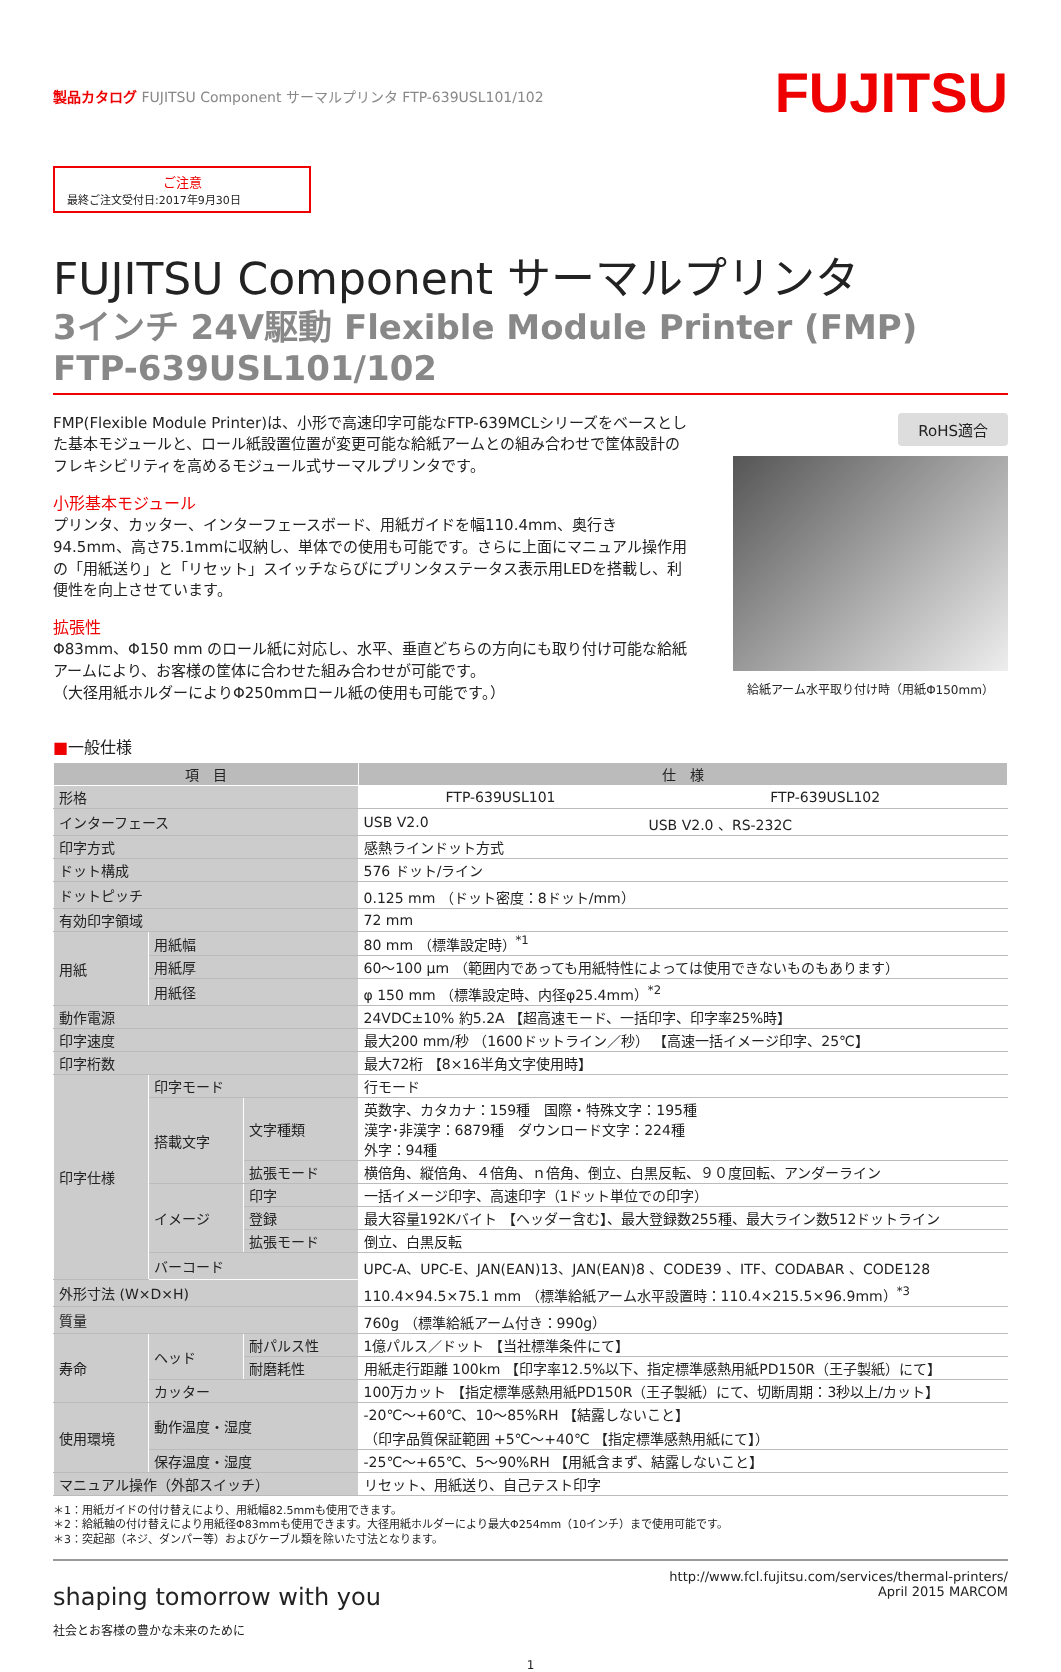製品カタログ FUJITSU Component サーマルプリンタ FTP-639USL101/102
ご注意
最終ご注文受付日:2017年9月30日
FUJITSU
FUJITSU Component サーマルプリンタ
3インチ 24V駆動 Flexible Module Printer (FMP)
FTP-639USL101/102
FMP(Flexible Module Printer)は、小形で高速印字可能なFTP-639MCLシリーズをベースとした基本モジュールと、ロール紙設置位置が変更可能な給紙アームとの組み合わせで筐体設計のフレキシビリティを高めるモジュール式サーマルプリンタです。
小形基本モジュール
プリンタ、カッター、インターフェースボード、用紙ガイドを幅110.4mm、奥行き94.5mm、高さ75.1mmに収納し、単体での使用も可能です。さらに上面にマニュアル操作用の「用紙送り」と「リセット」スイッチならびにプリンタステータス表示用LEDを搭載し、利便性を向上させています。
拡張性
Φ83mm、Φ150 mm のロール紙に対応し、水平、垂直どちらの方向にも取り付け可能な給紙アームにより、お客様の筐体に合わせた組み合わせが可能です。
（大径用紙ホルダーによりΦ250mmロール紙の使用も可能です。）
RoHS適合
給紙アーム水平取り付け時（用紙Φ150mm）
■一般仕様
| 項 目 | | | 仕 様 | |
| --- | --- | --- | --- | --- |
| 形格 | | | FTP-639USL101 | FTP-639USL102 |
| インターフェース | | | USB V2.0 | USB V2.0 、RS-232C |
| 印字方式 | | | 感熱ラインドット方式 | |
| ドット構成 | | | 576 ドット/ライン | |
| ドットピッチ | | | 0.125 mm （ドット密度：8ドット/mm） | |
| 有効印字領域 | | | 72 mm | |
| 用紙 | 用紙幅 | | 80 mm （標準設定時）<sup>*1</sup> | |
| | 用紙厚 | | 60～100 μm （範囲内であっても用紙特性によっては使用できないものもあります） | |
| | 用紙径 | | φ 150 mm （標準設定時、内径φ25.4mm）<sup>*2</sup> | |
| 動作電源 | | | 24VDC±10% 約5.2A 【超高速モード、一括印字、印字率25%時】 | |
| 印字速度 | | | 最大200 mm/秒 （1600ドットライン／秒） 【高速一括イメージ印字、25℃】 | |
| 印字桁数 | | | 最大72桁 【8×16半角文字使用時】 | |
| 印字仕様 | 印字モード | | 行モード | |
| | 搭載文字 | 文字種類 | 英数字、カタカナ：159種 国際・特殊文字：195種 漢字･非漢字：6879種 ダウンロード文字：224種 外字：94種 | |
| | | 拡張モード | 横倍角、縦倍角、４倍角、ｎ倍角、倒立、白黒反転、９０度回転、アンダーライン | |
| | イメージ | 印字 | 一括イメージ印字、高速印字（1ドット単位での印字） | |
| | | 登録 | 最大容量192Kバイト 【ヘッダー含む】、最大登録数255種、最大ライン数512ドットライン | |
| | | 拡張モード | 倒立、白黒反転 | |
| | バーコード | | UPC-A、UPC-E、JAN(EAN)13、JAN(EAN)8 、CODE39 、ITF、CODABAR 、CODE128 | |
| 外形寸法 (W×D×H) | | | 110.4×94.5×75.1 mm （標準給紙アーム水平設置時：110.4×215.5×96.9mm）<sup>*3</sup> | |
| 質量 | | | 760g （標準給紙アーム付き：990g） | |
| 寿命 | ヘッド | 耐パルス性 | 1億パルス／ドット 【当社標準条件にて】 | |
| | | 耐磨耗性 | 用紙走行距離 100km 【印字率12.5%以下、指定標準感熱用紙PD150R（王子製紙）にて】 | |
| | カッター | | 100万カット 【指定標準感熱用紙PD150R（王子製紙）にて、切断周期：3秒以上/カット】 | |
| 使用環境 | 動作温度・湿度 | | -20℃～+60℃、10～85%RH 【結露しないこと】 （印字品質保証範囲 +5℃～+40℃ 【指定標準感熱用紙にて】） | |
| | 保存温度・湿度 | | -25℃～+65℃、5～90%RH 【用紙含まず、結露しないこと】 | |
| マニュアル操作（外部スイッチ） | | | リセット、用紙送り、自己テスト印字 | |
＊1：用紙ガイドの付け替えにより、用紙幅82.5mmも使用できます。
＊2：給紙軸の付け替えにより用紙径Φ83mmも使用できます。大径用紙ホルダーにより最大Φ254mm（10インチ）まで使用可能です。
＊3：突起部（ネジ、ダンパー等）およびケーブル類を除いた寸法となります。
shaping tomorrow with you
社会とお客様の豊かな未来のために
http://www.fcl.fujitsu.com/services/thermal-printers/
April 2015 MARCOM
1